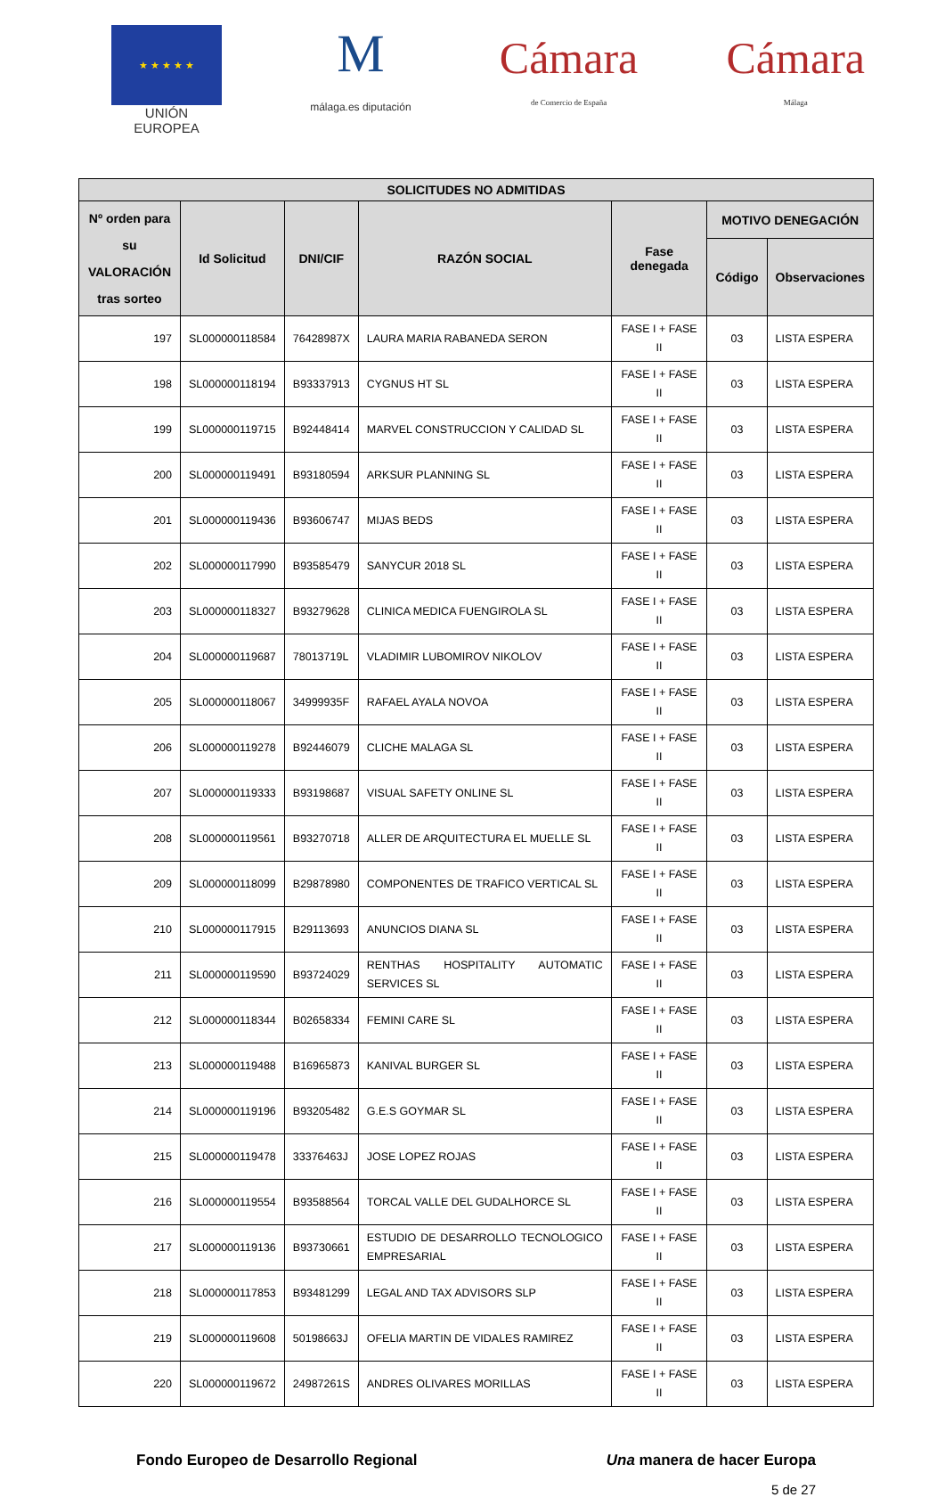★ ★ ★ ★ ★
UNIÓN EUROPEA
M
málaga.es diputación
Cámara
de Comercio de España
Cámara
Málaga
| SOLICITUDES NO ADMITIDAS | | | | | | |
| --- | --- | --- | --- | --- | --- | --- |
| Nº orden para su VALORACIÓN tras sorteo | Id Solicitud | DNI/CIF | RAZÓN SOCIAL | Fase denegada | MOTIVO DENEGACIÓN | |
| | | | | | Código | Observaciones |
| 197 | SL000000118584 | 76428987X | LAURA MARIA RABANEDA SERON | FASE I + FASE II | 03 | LISTA ESPERA |
| 198 | SL000000118194 | B93337913 | CYGNUS HT SL | FASE I + FASE II | 03 | LISTA ESPERA |
| 199 | SL000000119715 | B92448414 | MARVEL CONSTRUCCION Y CALIDAD SL | FASE I + FASE II | 03 | LISTA ESPERA |
| 200 | SL000000119491 | B93180594 | ARKSUR PLANNING SL | FASE I + FASE II | 03 | LISTA ESPERA |
| 201 | SL000000119436 | B93606747 | MIJAS BEDS | FASE I + FASE II | 03 | LISTA ESPERA |
| 202 | SL000000117990 | B93585479 | SANYCUR 2018 SL | FASE I + FASE II | 03 | LISTA ESPERA |
| 203 | SL000000118327 | B93279628 | CLINICA MEDICA FUENGIROLA SL | FASE I + FASE II | 03 | LISTA ESPERA |
| 204 | SL000000119687 | 78013719L | VLADIMIR LUBOMIROV NIKOLOV | FASE I + FASE II | 03 | LISTA ESPERA |
| 205 | SL000000118067 | 34999935F | RAFAEL AYALA NOVOA | FASE I + FASE II | 03 | LISTA ESPERA |
| 206 | SL000000119278 | B92446079 | CLICHE MALAGA SL | FASE I + FASE II | 03 | LISTA ESPERA |
| 207 | SL000000119333 | B93198687 | VISUAL SAFETY ONLINE SL | FASE I + FASE II | 03 | LISTA ESPERA |
| 208 | SL000000119561 | B93270718 | ALLER DE ARQUITECTURA EL MUELLE SL | FASE I + FASE II | 03 | LISTA ESPERA |
| 209 | SL000000118099 | B29878980 | COMPONENTES DE TRAFICO VERTICAL SL | FASE I + FASE II | 03 | LISTA ESPERA |
| 210 | SL000000117915 | B29113693 | ANUNCIOS DIANA SL | FASE I + FASE II | 03 | LISTA ESPERA |
| 211 | SL000000119590 | B93724029 | RENTHAS HOSPITALITY AUTOMATIC SERVICES SL | FASE I + FASE II | 03 | LISTA ESPERA |
| 212 | SL000000118344 | B02658334 | FEMINI CARE SL | FASE I + FASE II | 03 | LISTA ESPERA |
| 213 | SL000000119488 | B16965873 | KANIVAL BURGER SL | FASE I + FASE II | 03 | LISTA ESPERA |
| 214 | SL000000119196 | B93205482 | G.E.S GOYMAR SL | FASE I + FASE II | 03 | LISTA ESPERA |
| 215 | SL000000119478 | 33376463J | JOSE LOPEZ ROJAS | FASE I + FASE II | 03 | LISTA ESPERA |
| 216 | SL000000119554 | B93588564 | TORCAL VALLE DEL GUDALHORCE SL | FASE I + FASE II | 03 | LISTA ESPERA |
| 217 | SL000000119136 | B93730661 | ESTUDIO DE DESARROLLO TECNOLOGICO EMPRESARIAL | FASE I + FASE II | 03 | LISTA ESPERA |
| 218 | SL000000117853 | B93481299 | LEGAL AND TAX ADVISORS SLP | FASE I + FASE II | 03 | LISTA ESPERA |
| 219 | SL000000119608 | 50198663J | OFELIA MARTIN DE VIDALES RAMIREZ | FASE I + FASE II | 03 | LISTA ESPERA |
| 220 | SL000000119672 | 24987261S | ANDRES OLIVARES MORILLAS | FASE I + FASE II | 03 | LISTA ESPERA |
Fondo Europeo de Desarrollo Regional Una manera de hacer Europa
5 de 27